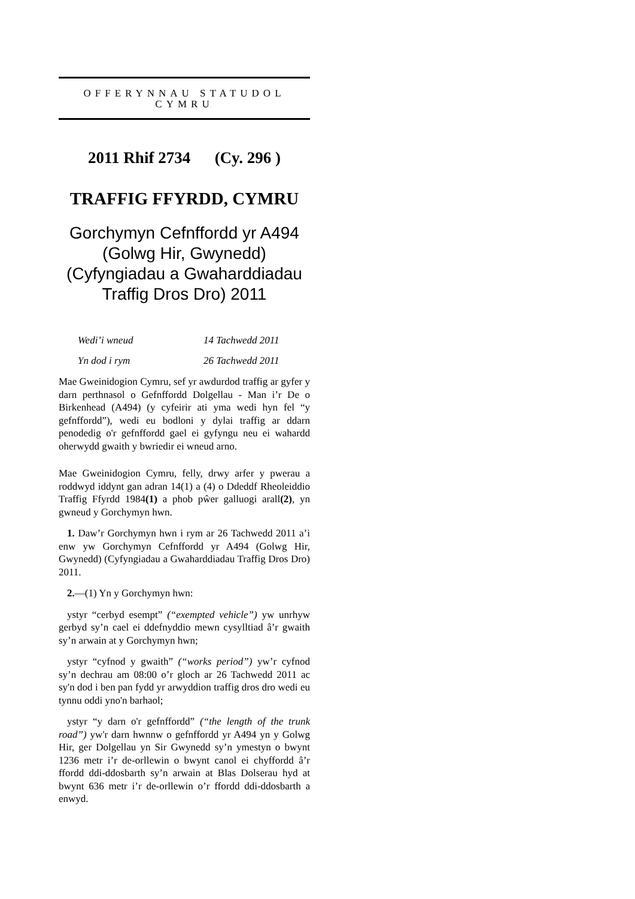OFFERYNNAU STATUDOL
CYMRU
2011 Rhif 2734 (Cy. 296 )
TRAFFIG FFYRDD, CYMRU
Gorchymyn Cefnffordd yr A494 (Golwg Hir, Gwynedd) (Cyfyngiadau a Gwaharddiadau Traffig Dros Dro) 2011
Wedi’i wneud 14 Tachwedd 2011
Yn dod i rym 26 Tachwedd 2011
Mae Gweinidogion Cymru, sef yr awdurdod traffig ar gyfer y darn perthnasol o Gefnffordd Dolgellau - Man i’r De o Birkenhead (A494) (y cyfeirir ati yma wedi hyn fel “y gefnffordd”), wedi eu bodloni y dylai traffig ar ddarn penodedig o'r gefnffordd gael ei gyfyngu neu ei wahardd oherwydd gwaith y bwriedir ei wneud arno.
Mae Gweinidogion Cymru, felly, drwy arfer y pwerau a roddwyd iddynt gan adran 14(1) a (4) o Ddeddf Rheoleiddio Traffig Ffyrdd 1984(1) a phob pŵer galluogi arall(2), yn gwneud y Gorchymyn hwn.
1. Daw’r Gorchymyn hwn i rym ar 26 Tachwedd 2011 a’i enw yw Gorchymyn Cefnffordd yr A494 (Golwg Hir, Gwynedd) (Cyfyngiadau a Gwaharddiadau Traffig Dros Dro) 2011.
2.—(1) Yn y Gorchymyn hwn:
ystyr “cerbyd esempt” (“exempted vehicle”) yw unrhyw gerbyd sy’n cael ei ddefnyddio mewn cysylltiad â’r gwaith sy’n arwain at y Gorchymyn hwn;
ystyr “cyfnod y gwaith” (“works period”) yw’r cyfnod sy’n dechrau am 08:00 o’r gloch ar 26 Tachwedd 2011 ac sy'n dod i ben pan fydd yr arwyddion traffig dros dro wedi eu tynnu oddi yno'n barhaol;
ystyr “y darn o'r gefnffordd” (“the length of the trunk road”) yw'r darn hwnnw o gefnffordd yr A494 yn y Golwg Hir, ger Dolgellau yn Sir Gwynedd sy’n ymestyn o bwynt 1236 metr i’r de-orllewin o bwynt canol ei chyffordd â’r ffordd ddi-ddosbarth sy’n arwain at Blas Dolserau hyd at bwynt 636 metr i’r de-orllewin o’r ffordd ddi-ddosbarth a enwyd.